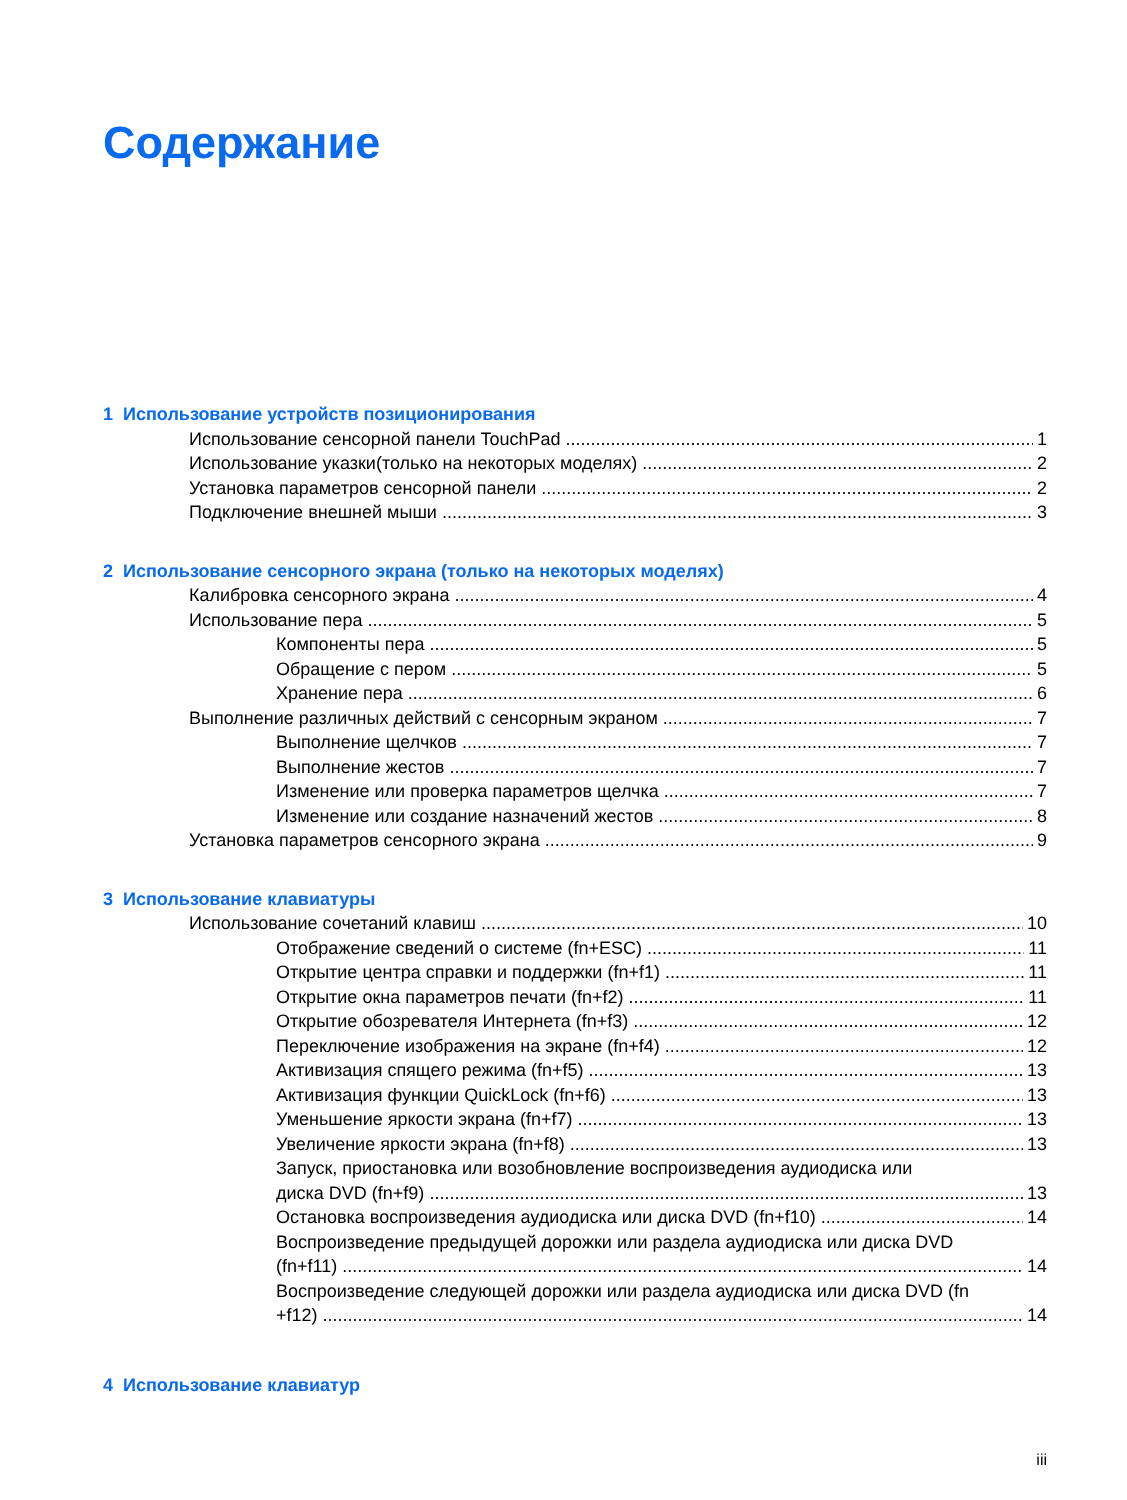Содержание
1 Использование устройств позиционирования
Использование сенсорной панели TouchPad 1
Использование указки(только на некоторых моделях) 2
Установка параметров сенсорной панели 2
Подключение внешней мыши 3
2 Использование сенсорного экрана (только на некоторых моделях)
Калибровка сенсорного экрана 4
Использование пера 5
Компоненты пера 5
Обращение с пером 5
Хранение пера 6
Выполнение различных действий с сенсорным экраном 7
Выполнение щелчков 7
Выполнение жестов 7
Изменение или проверка параметров щелчка 7
Изменение или создание назначений жестов 8
Установка параметров сенсорного экрана 9
3 Использование клавиатуры
Использование сочетаний клавиш 10
Отображение сведений о системе (fn+ESC) 11
Открытие центра справки и поддержки (fn+f1) 11
Открытие окна параметров печати (fn+f2) 11
Открытие обозревателя Интернета (fn+f3) 12
Переключение изображения на экране (fn+f4) 12
Активизация спящего режима (fn+f5) 13
Активизация функции QuickLock (fn+f6) 13
Уменьшение яркости экрана (fn+f7) 13
Увеличение яркости экрана (fn+f8) 13
Запуск, приостановка или возобновление воспроизведения аудиодиска или
диска DVD (fn+f9) 13
Остановка воспроизведения аудиодиска или диска DVD (fn+f10) 14
Воспроизведение предыдущей дорожки или раздела аудиодиска или диска DVD
(fn+f11) 14
Воспроизведение следующей дорожки или раздела аудиодиска или диска DVD (fn
+f12) 14
4 Использование клавиатур
iii